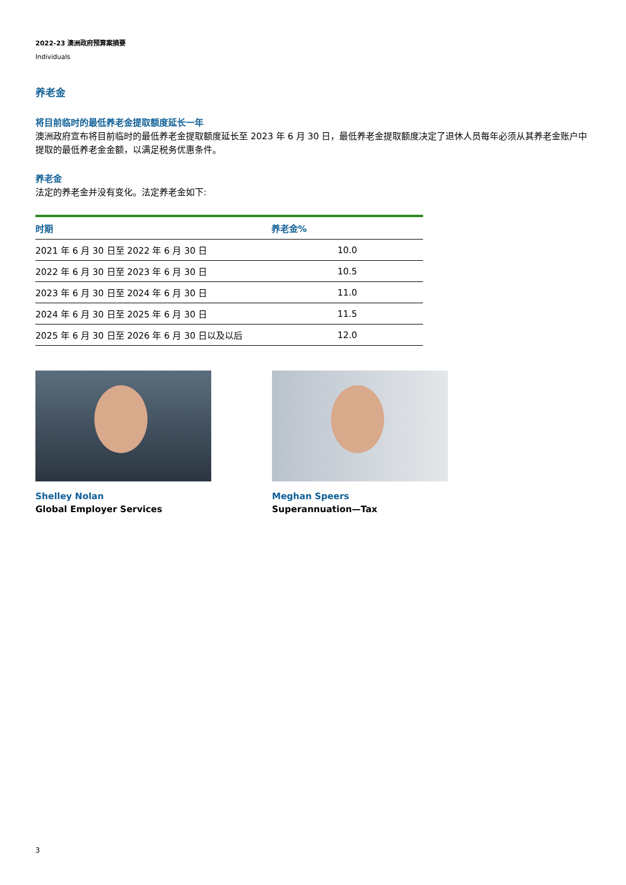2022-23 澳洲政府预算案摘要
Individuals
养老金
将目前临时的最低养老金提取额度延长一年
澳洲政府宣布将目前临时的最低养老金提取额度延长至 2023 年 6 月 30 日，最低养老金提取额度决定了退休人员每年必须从其养老金账户中提取的最低养老金金额，以满足税务优惠条件。
养老金
法定的养老金并没有变化。法定养老金如下:
| 时期 | 养老金% |
| --- | --- |
| 2021 年 6 月 30 日至 2022 年 6 月 30 日 | 10.0 |
| 2022 年 6 月 30 日至 2023 年 6 月 30 日 | 10.5 |
| 2023 年 6 月 30 日至 2024 年 6 月 30 日 | 11.0 |
| 2024 年 6 月 30 日至 2025 年 6 月 30 日 | 11.5 |
| 2025 年 6 月 30 日至 2026 年 6 月 30 日以及以后 | 12.0 |
Shelley Nolan
Global Employer Services
Meghan Speers
Superannuation—Tax
3